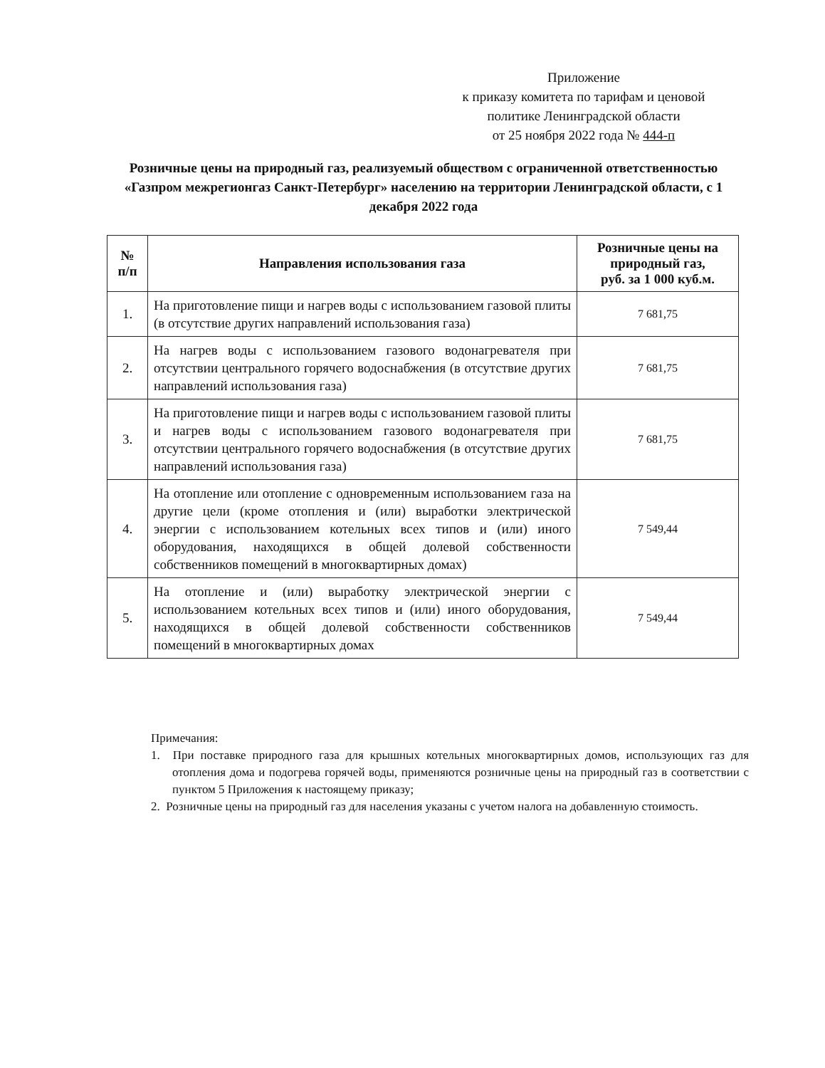Приложение
к приказу комитета по тарифам и ценовой
политике Ленинградской области
от 25 ноября 2022 года № 444-п
Розничные цены на природный газ, реализуемый обществом с ограниченной ответственностью «Газпром межрегионгаз Санкт-Петербург» населению на территории Ленинградской области, с 1 декабря 2022 года
| № п/п | Направления использования газа | Розничные цены на природный газ, руб. за 1 000 куб.м. |
| --- | --- | --- |
| 1. | На приготовление пищи и нагрев воды с использованием газовой плиты (в отсутствие других направлений использования газа) | 7 681,75 |
| 2. | На нагрев воды с использованием газового водонагревателя при отсутствии центрального горячего водоснабжения (в отсутствие других направлений использования газа) | 7 681,75 |
| 3. | На приготовление пищи и нагрев воды с использованием газовой плиты и нагрев воды с использованием газового водонагревателя при отсутствии центрального горячего водоснабжения (в отсутствие других направлений использования газа) | 7 681,75 |
| 4. | На отопление или отопление с одновременным использованием газа на другие цели (кроме отопления и (или) выработки электрической энергии с использованием котельных всех типов и (или) иного оборудования, находящихся в общей долевой собственности собственников помещений в многоквартирных домах) | 7 549,44 |
| 5. | На отопление и (или) выработку электрической энергии с использованием котельных всех типов и (или) иного оборудования, находящихся в общей долевой собственности собственников помещений в многоквартирных домах | 7 549,44 |
Примечания:
1. При поставке природного газа для крышных котельных многоквартирных домов, использующих газ для отопления дома и подогрева горячей воды, применяются розничные цены на природный газ в соответствии с пунктом 5 Приложения к настоящему приказу;
2. Розничные цены на природный газ для населения указаны с учетом налога на добавленную стоимость.